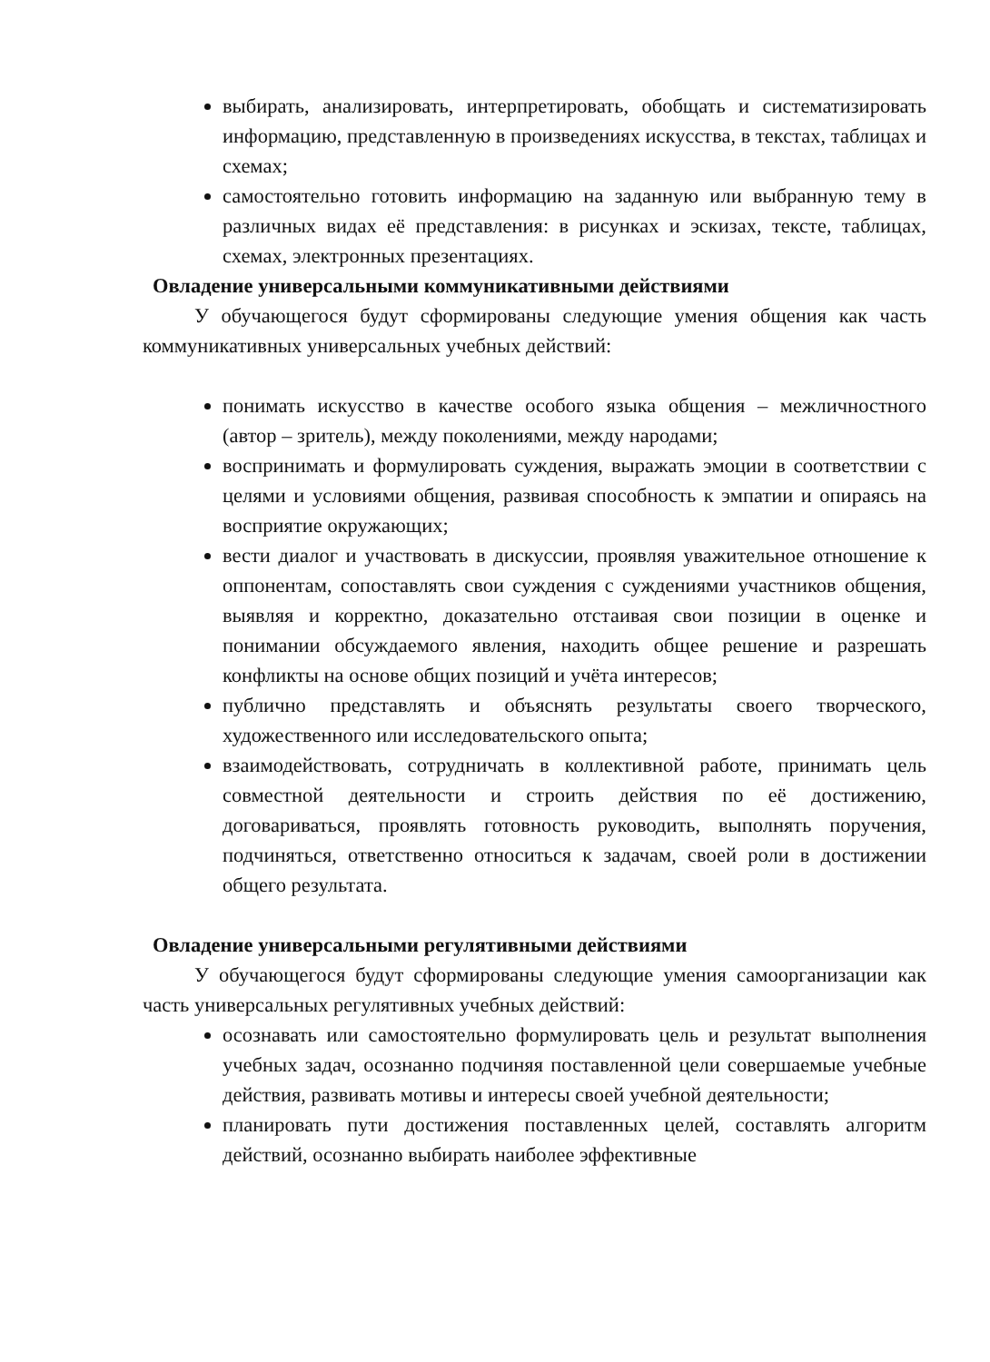выбирать, анализировать, интерпретировать, обобщать и систематизировать информацию, представленную в произведениях искусства, в текстах, таблицах и схемах;
самостоятельно готовить информацию на заданную или выбранную тему в различных видах её представления: в рисунках и эскизах, тексте, таблицах, схемах, электронных презентациях.
Овладение универсальными коммуникативными действиями
У обучающегося будут сформированы следующие умения общения как часть коммуникативных универсальных учебных действий:
понимать искусство в качестве особого языка общения – межличностного (автор – зритель), между поколениями, между народами;
воспринимать и формулировать суждения, выражать эмоции в соответствии с целями и условиями общения, развивая способность к эмпатии и опираясь на восприятие окружающих;
вести диалог и участвовать в дискуссии, проявляя уважительное отношение к оппонентам, сопоставлять свои суждения с суждениями участников общения, выявляя и корректно, доказательно отстаивая свои позиции в оценке и понимании обсуждаемого явления, находить общее решение и разрешать конфликты на основе общих позиций и учёта интересов;
публично представлять и объяснять результаты своего творческого, художественного или исследовательского опыта;
взаимодействовать, сотрудничать в коллективной работе, принимать цель совместной деятельности и строить действия по её достижению, договариваться, проявлять готовность руководить, выполнять поручения, подчиняться, ответственно относиться к задачам, своей роли в достижении общего результата.
Овладение универсальными регулятивными действиями
У обучающегося будут сформированы следующие умения самоорганизации как часть универсальных регулятивных учебных действий:
осознавать или самостоятельно формулировать цель и результат выполнения учебных задач, осознанно подчиняя поставленной цели совершаемые учебные действия, развивать мотивы и интересы своей учебной деятельности;
планировать пути достижения поставленных целей, составлять алгоритм действий, осознанно выбирать наиболее эффективные